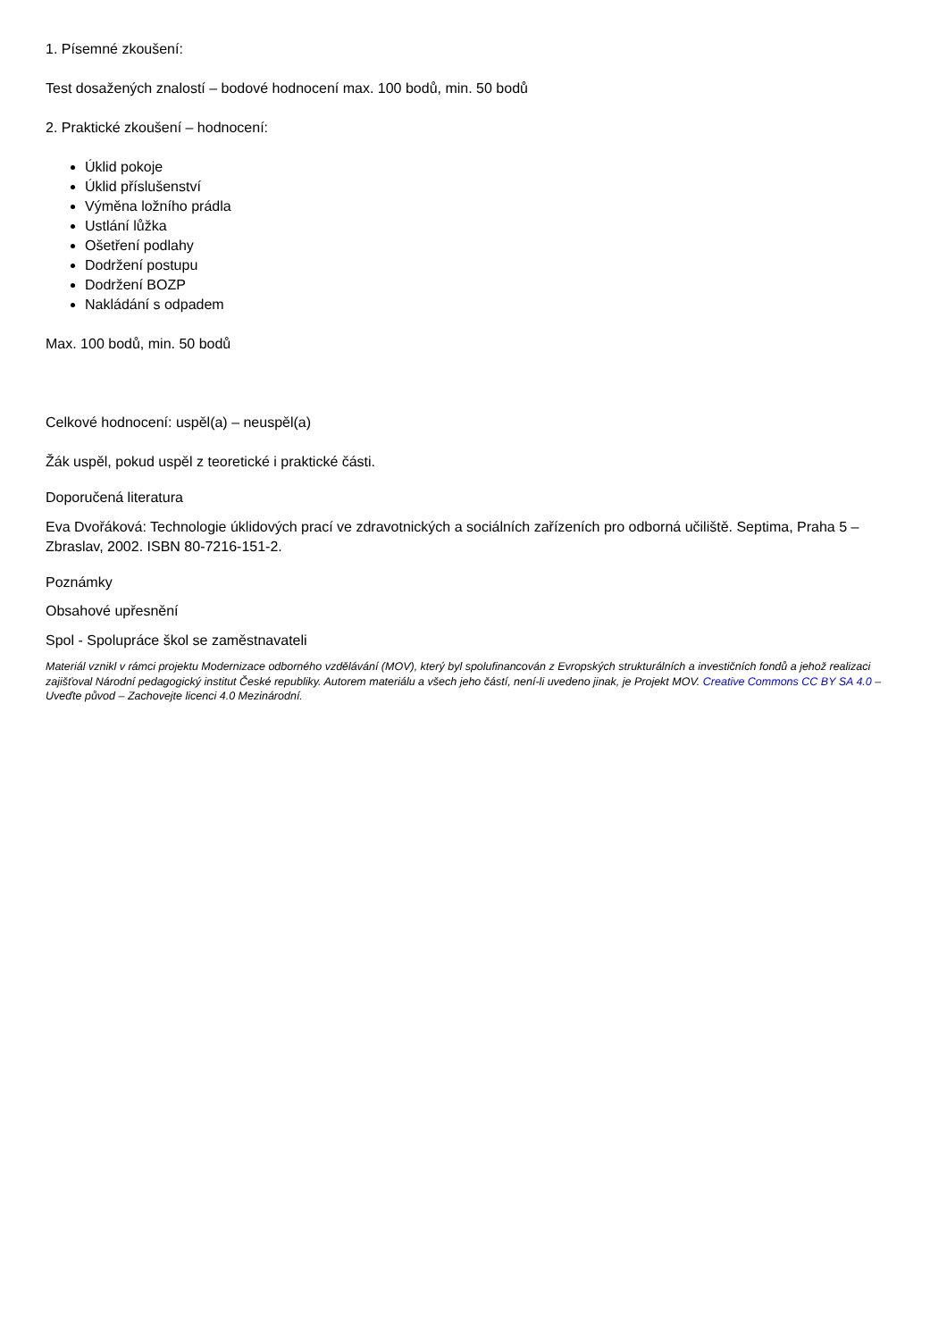1. Písemné zkoušení:
Test dosažených znalostí – bodové hodnocení max. 100 bodů, min. 50 bodů
2. Praktické zkoušení – hodnocení:
Úklid pokoje
Úklid příslušenství
Výměna ložního prádla
Ustlání lůžka
Ošetření podlahy
Dodržení postupu
Dodržení BOZP
Nakládání s odpadem
Max. 100 bodů, min. 50 bodů
Celkové hodnocení: uspěl(a) – neuspěl(a)
Žák uspěl, pokud uspěl z teoretické i praktické části.
Doporučená literatura
Eva Dvořáková: Technologie úklidových prací ve zdravotnických a sociálních zařízeních pro odborná učiliště. Septima, Praha 5 – Zbraslav, 2002. ISBN 80-7216-151-2.
Poznámky
Obsahové upřesnění
Spol - Spolupráce škol se zaměstnavateli
Materiál vznikl v rámci projektu Modernizace odborného vzdělávání (MOV), který byl spolufinancován z Evropských strukturálních a investičních fondů a jehož realizaci zajišťoval Národní pedagogický institut České republiky. Autorem materiálu a všech jeho částí, není-li uvedeno jinak, je Projekt MOV. Creative Commons CC BY SA 4.0 – Uveďte původ – Zachovejte licenci 4.0 Mezinárodní.